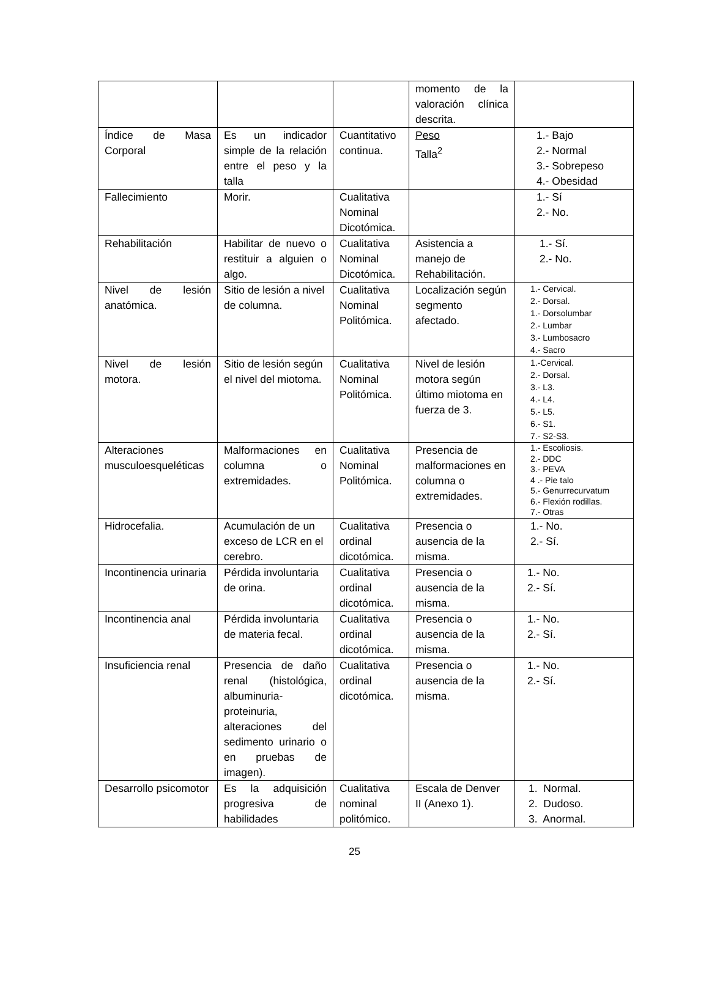| | | | momento de la valoración clínica descrita. | |
| Índice de Masa Corporal | Es un indicador simple de la relación entre el peso y la talla | Cuantitativo continua. | Peso Talla<sup>2</sup> | 1.- Bajo 2.- Normal 3.- Sobrepeso 4.- Obesidad |
| Fallecimiento | Morir. | Cualitativa Nominal Dicotómica. | | 1.- Sí 2.- No. |
| Rehabilitación | Habilitar de nuevo o restituir a alguien o algo. | Cualitativa Nominal Dicotómica. | Asistencia a manejo de Rehabilitación. | 1.- Sí. 2.- No. |
| Nivel de lesión anatómica. | Sitio de lesión a nivel de columna. | Cualitativa Nominal Politómica. | Localización según segmento afectado. | 1.- Cervical. 2.- Dorsal. 1.- Dorsolumbar 2.- Lumbar 3.- Lumbosacro 4.- Sacro |
| Nivel de lesión motora. | Sitio de lesión según el nivel del miotoma. | Cualitativa Nominal Politómica. | Nivel de lesión motora según último miotoma en fuerza de 3. | 1.-Cervical. 2.- Dorsal. 3.- L3. 4.- L4. 5.- L5. 6.- S1. 7.- S2-S3. |
| Alteraciones musculoesqueléticas | Malformaciones en columna o extremidades. | Cualitativa Nominal Politómica. | Presencia de malformaciones en columna o extremidades. | 1.- Escoliosis. 2.- DDC 3.- PEVA 4 .- Pie talo 5.- Genurrecurvatum 6.- Flexión rodillas. 7.- Otras |
| Hidrocefalia. | Acumulación de un exceso de LCR en el cerebro. | Cualitativa ordinal dicotómica. | Presencia o ausencia de la misma. | 1.- No. 2.- Sí. |
| Incontinencia urinaria | Pérdida involuntaria de orina. | Cualitativa ordinal dicotómica. | Presencia o ausencia de la misma. | 1.- No. 2.- Sí. |
| Incontinencia anal | Pérdida involuntaria de materia fecal. | Cualitativa ordinal dicotómica. | Presencia o ausencia de la misma. | 1.- No. 2.- Sí. |
| Insuficiencia renal | Presencia de daño renal (histológica, albuminuria-proteinuria, alteraciones del sedimento urinario o en pruebas de imagen). | Cualitativa ordinal dicotómica. | Presencia o ausencia de la misma. | 1.- No. 2.- Sí. |
| Desarrollo psicomotor | Es la adquisición progresiva de habilidades | Cualitativa nominal politómico. | Escala de Denver II (Anexo 1). | 1. Normal. 2. Dudoso. 3. Anormal. |
25